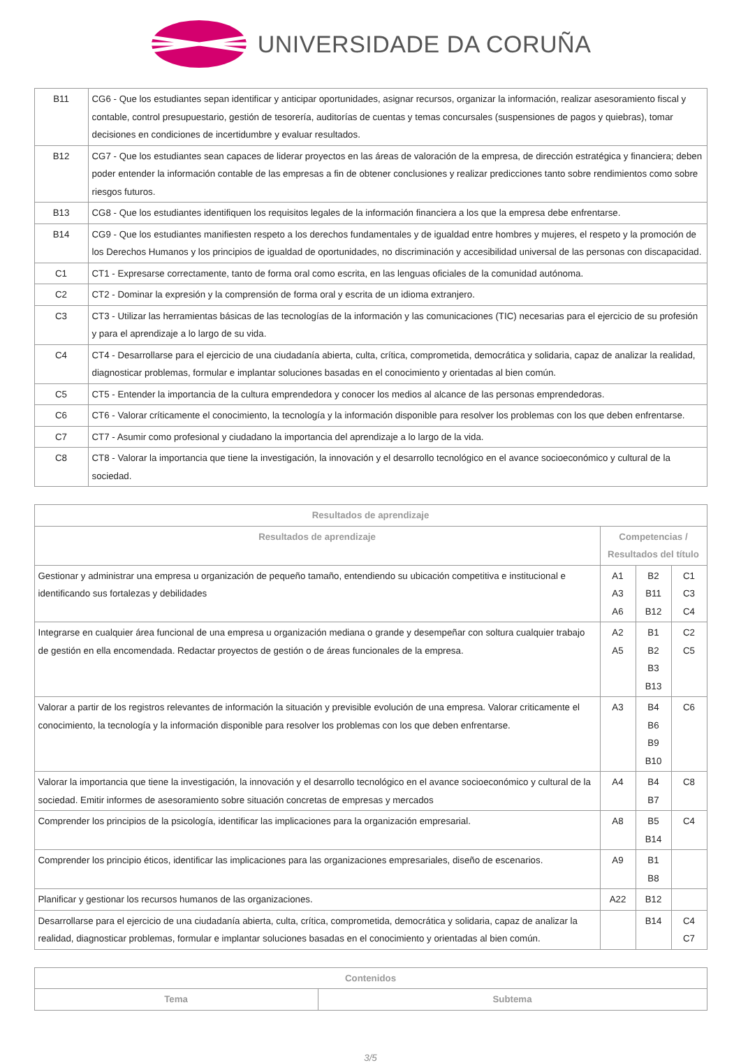UNIVERSIDADE DA CORUÑA
| B11 | CG6 - Que los estudiantes sepan identificar y anticipar oportunidades, asignar recursos, organizar la información, realizar asesoramiento fiscal y contable, control presupuestario, gestión de tesorería, auditorías de cuentas y temas concursales (suspensiones de pagos y quiebras), tomar decisiones en condiciones de incertidumbre y evaluar resultados. |
| B12 | CG7 - Que los estudiantes sean capaces de liderar proyectos en las áreas de valoración de la empresa, de dirección estratégica y financiera; deben poder entender la información contable de las empresas a fin de obtener conclusiones y realizar predicciones tanto sobre rendimientos como sobre riesgos futuros. |
| B13 | CG8 - Que los estudiantes identifiquen los requisitos legales de la información financiera a los que la empresa debe enfrentarse. |
| B14 | CG9 - Que los estudiantes manifiesten respeto a los derechos fundamentales y de igualdad entre hombres y mujeres, el respeto y la promoción de los Derechos Humanos y los principios de igualdad de oportunidades, no discriminación y accesibilidad universal de las personas con discapacidad. |
| C1 | CT1 - Expresarse correctamente, tanto de forma oral como escrita, en las lenguas oficiales de la comunidad autónoma. |
| C2 | CT2 - Dominar la expresión y la comprensión de forma oral y escrita de un idioma extranjero. |
| C3 | CT3 - Utilizar las herramientas básicas de las tecnologías de la información y las comunicaciones (TIC) necesarias para el ejercicio de su profesión y para el aprendizaje a lo largo de su vida. |
| C4 | CT4 - Desarrollarse para el ejercicio de una ciudadanía abierta, culta, crítica, comprometida, democrática y solidaria, capaz de analizar la realidad, diagnosticar problemas, formular e implantar soluciones basadas en el conocimiento y orientadas al bien común. |
| C5 | CT5 - Entender la importancia de la cultura emprendedora y conocer los medios al alcance de las personas emprendedoras. |
| C6 | CT6 - Valorar críticamente el conocimiento, la tecnología y la información disponible para resolver los problemas con los que deben enfrentarse. |
| C7 | CT7 - Asumir como profesional y ciudadano la importancia del aprendizaje a lo largo de la vida. |
| C8 | CT8 - Valorar la importancia que tiene la investigación, la innovación y el desarrollo tecnológico en el avance socioeconómico y cultural de la sociedad. |
| Resultados de aprendizaje | | | |
| --- | --- | --- | --- |
| Resultados de aprendizaje | Competencias / Resultados del título | | |
| Gestionar y administrar una empresa u organización de pequeño tamaño, entendiendo su ubicación competitiva e institucional e identificando sus fortalezas y debilidades | A1 A3 A6 | B2 B11 B12 | C1 C3 C4 |
| Integrarse en cualquier área funcional de una empresa u organización mediana o grande y desempeñar con soltura cualquier trabajo de gestión en ella encomendada. Redactar proyectos de gestión o de áreas funcionales de la empresa. | A2 A5 | B1 B2 B3 B13 | C2 C5 |
| Valorar a partir de los registros relevantes de información la situación y previsible evolución de una empresa. Valorar criticamente el conocimiento, la tecnología y la información disponible para resolver los problemas con los que deben enfrentarse. | A3 | B4 B6 B9 B10 | C6 |
| Valorar la importancia que tiene la investigación, la innovación y el desarrollo tecnológico en el avance socioeconómico y cultural de la sociedad. Emitir informes de asesoramiento sobre situación concretas de empresas y mercados | A4 | B4 B7 | C8 |
| Comprender los principios de la psicología, identificar las implicaciones para la organización empresarial. | A8 | B5 B14 | C4 |
| Comprender los principio éticos, identificar las implicaciones para las organizaciones empresariales, diseño de escenarios. | A9 | B1 B8 | |
| Planificar y gestionar los recursos humanos de las organizaciones. | A22 | B12 | |
| Desarrollarse para el ejercicio de una ciudadanía abierta, culta, crítica, comprometida, democrática y solidaria, capaz de analizar la realidad, diagnosticar problemas, formular e implantar soluciones basadas en el conocimiento y orientadas al bien común. | | B14 | C4 C7 |
| Contenidos | |
| --- | --- |
| Tema | Subtema |
3/5